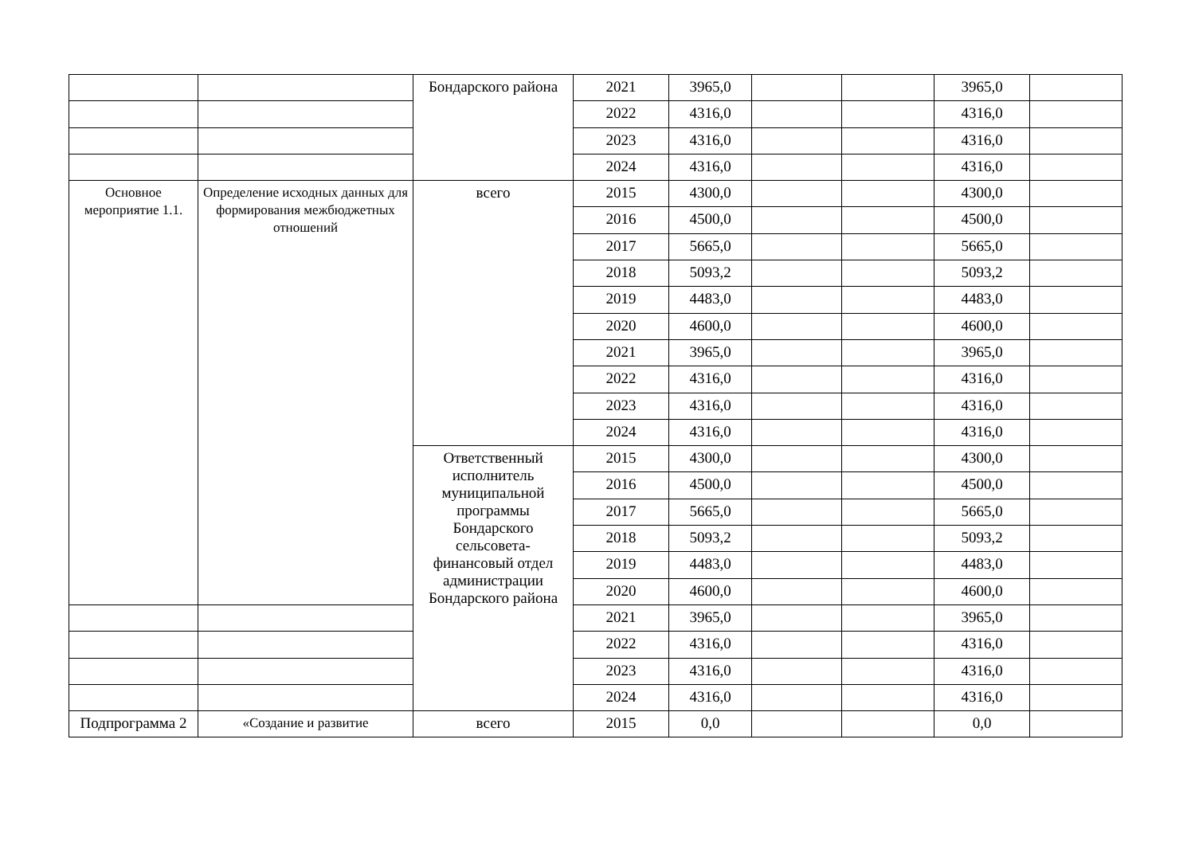| | | Бондарского района | 2021 | 3965,0 | | | 3965,0 | |
| | | | 2022 | 4316,0 | | | 4316,0 | |
| | | | 2023 | 4316,0 | | | 4316,0 | |
| | | | 2024 | 4316,0 | | | 4316,0 | |
| Основное мероприятие 1.1. | Определение исходных данных для формирования межбюджетных отношений | всего | 2015 | 4300,0 | | | 4300,0 | |
| | | | 2016 | 4500,0 | | | 4500,0 | |
| | | | 2017 | 5665,0 | | | 5665,0 | |
| | | | 2018 | 5093,2 | | | 5093,2 | |
| | | | 2019 | 4483,0 | | | 4483,0 | |
| | | | 2020 | 4600,0 | | | 4600,0 | |
| | | | 2021 | 3965,0 | | | 3965,0 | |
| | | | 2022 | 4316,0 | | | 4316,0 | |
| | | | 2023 | 4316,0 | | | 4316,0 | |
| | | | 2024 | 4316,0 | | | 4316,0 | |
| | | Ответственный исполнитель муниципальной программы Бондарского сельсовета-финансовый отдел администрации Бондарского района | 2015 | 4300,0 | | | 4300,0 | |
| | | | 2016 | 4500,0 | | | 4500,0 | |
| | | | 2017 | 5665,0 | | | 5665,0 | |
| | | | 2018 | 5093,2 | | | 5093,2 | |
| | | | 2019 | 4483,0 | | | 4483,0 | |
| | | | 2020 | 4600,0 | | | 4600,0 | |
| | | | 2021 | 3965,0 | | | 3965,0 | |
| | | | 2022 | 4316,0 | | | 4316,0 | |
| | | | 2023 | 4316,0 | | | 4316,0 | |
| | | | 2024 | 4316,0 | | | 4316,0 | |
| Подпрограмма 2 | «Создание и развитие | всего | 2015 | 0,0 | | | 0,0 | |